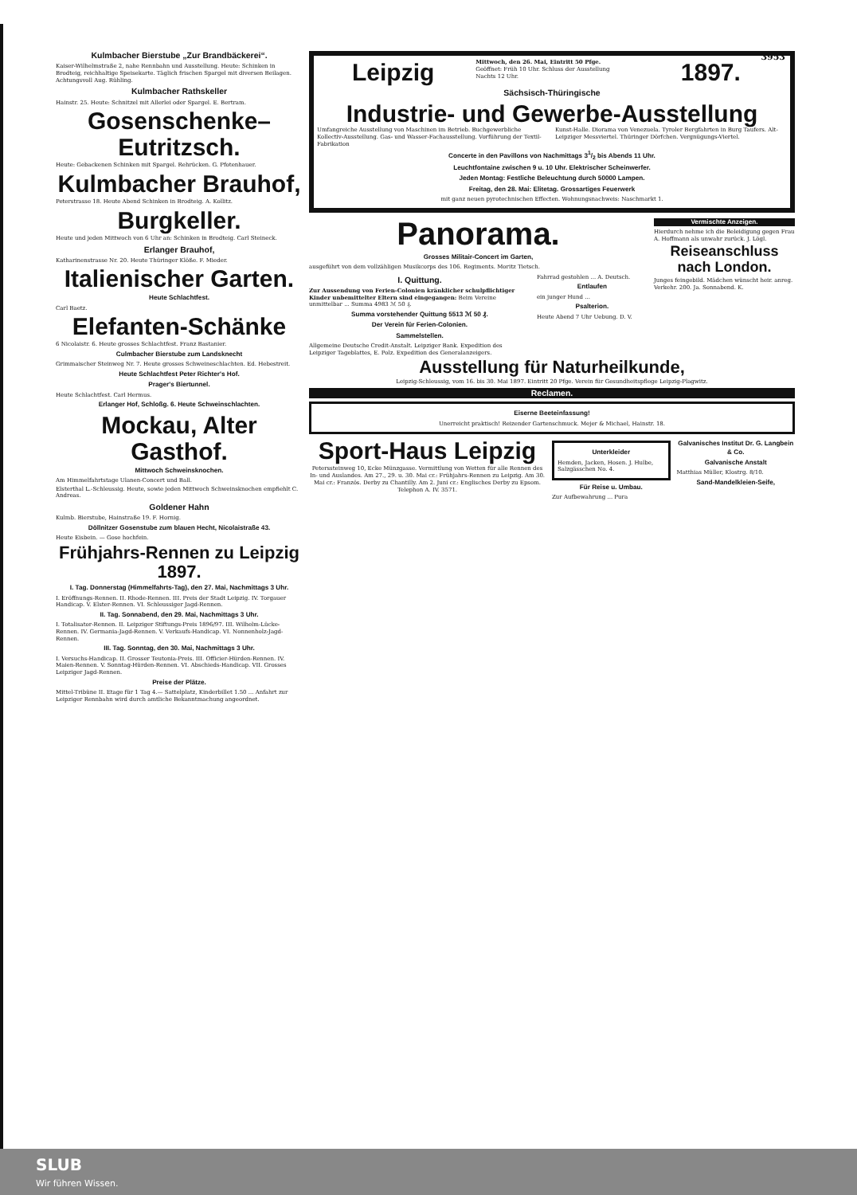3953
Kulmbacher Bierstube „Zur Brandbäckerei“.
Kaiser-Wilhelmstraße 2, nahe Rennbahn und Ausstellung. Heute: Schinken in Brodteig, reichhaltige Speisekarte. Täglich frischen Spargel mit diversen Beilagen. Achtungsvoll Aug. Rühling.
Kulmbacher Rathskeller
Hainstr. 25. Heute: Schnitzel mit Allerlei oder Spargel. E. Bertram.
Gosenschenke–Eutritzsch.
Heute: Gebackenen Schinken mit Spargel. Rehrücken. G. Pfotenhauer.
Kulmbacher Brauhof,
Peterstrasse 18. Heute Abend Schinken in Brodteig. A. Kollitz.
Burgkeller.
Heute und jeden Mittwoch von 6 Uhr an: Schinken in Brodteig. Carl Steineck.
Erlanger Brauhof,
Katharinenstrasse Nr. 20. Heute Thüringer Klöße. F. Mieder.
Italienischer Garten.
Heute Schlachtfest.
Carl Baetz.
Elefanten-Schänke
6 Nicolaistr. 6. Heute grosses Schlachtfest. Franz Bastanier.
Culmbacher Bierstube zum Landsknecht
Grimmaischer Steinweg Nr. 7. Heute grosses Schweineschlachten. Ed. Hebestreit.
Heute Schlachtfest Peter Richter's Hof.
Prager's Biertunnel.
Heute Schlachtfest. Carl Hermus.
Erlanger Hof, Schloßg. 6. Heute Schweinschlachten.
Mockau, Alter Gasthof.
Mittwoch Schweinsknochen.
Am Himmelfahrtstage Ulanen-Concert und Ball.
Elsterthal L.-Schleussig. Heute, sowie jeden Mittwoch Schweinsknochen empfiehlt C. Andreas.
Goldener Hahn
Kulmb. Bierstube, Hainstraße 19. F. Hornig.
Döllnitzer Gosenstube zum blauen Hecht, Nicolaistraße 43.
Heute Eisbein. — Gose hochfein.
Frühjahrs-Rennen zu Leipzig 1897.
I. Tag. Donnerstag (Himmelfahrts-Tag), den 27. Mai, Nachmittags 3 Uhr.
I. Eröffnungs-Rennen. II. Rhode-Rennen. III. Preis der Stadt Leipzig. IV. Torgauer Handicap. V. Elster-Rennen. VI. Schleussiger Jagd-Rennen.
II. Tag. Sonnabend, den 29. Mai, Nachmittags 3 Uhr.
I. Totalisator-Rennen. II. Leipziger Stiftungs-Preis 1896/97. III. Wilhelm-Lücke-Rennen. IV. Germania-Jagd-Rennen. V. Verkaufs-Handicap. VI. Nonnenholz-Jagd-Rennen.
III. Tag. Sonntag, den 30. Mai, Nachmittags 3 Uhr.
I. Versuchs-Handicap. II. Grosser Teutonia-Preis. III. Officier-Hürden-Rennen. IV. Maien-Rennen. V. Sonntag-Hürden-Rennen. VI. Abschieds-Handicap. VII. Grosses Leipziger Jagd-Rennen.
Preise der Plätze.
Mittel-Tribüne II. Etage für 1 Tag 4.— Sattelplatz, Kinderbillet 1.50 ... Anfahrt zur Leipziger Rennbahn wird durch amtliche Bekanntmachung angeordnet.
Leipzig
Mittwoch, den 26. Mai, Eintritt 50 Pfge.
Geöffnet: Früh 10 Uhr. Schluss der Ausstellung Nachts 12 Uhr.
1897.
Sächsisch-Thüringische
Industrie- und Gewerbe-Ausstellung
Umfangreiche Ausstellung von Maschinen im Betrieb. Buchgewerbliche Kollectiv-Ausstellung. Gas- und Wasser-Fachausstellung. Vorführung der Textil-Fabrikation
Kunst-Halle. Diorama von Venezuela. Tyroler Bergfahrten in Burg Taufers. Alt-Leipziger Messviertel. Thüringer Dörfchen. Vergnügungs-Viertel.
Concerte in den Pavillons von Nachmittags 31/2 bis Abends 11 Uhr.
Leuchtfontaine zwischen 9 u. 10 Uhr. Elektrischer Scheinwerfer.
Jeden Montag: Festliche Beleuchtung durch 50000 Lampen.
Freitag, den 28. Mai: Elitetag. Grossartiges Feuerwerk
mit ganz neuen pyrotechnischen Effecten. Wohnungsnachweis: Naschmarkt 1.
Panorama.
Grosses Militair-Concert im Garten,
ausgeführt von dem vollzähligen Musikcorps des 106. Regiments. Moritz Tietsch.
I. Quittung.
Zur Aussendung von Ferien-Colonien kränklicher schulpflichtiger Kinder unbemittelter Eltern sind eingegangen: Beim Vereine unmittelbar ... Summa 4983 ℳ 50 ₰.
Summa vorstehender Quittung 5513 ℳ 50 ₰.
Der Verein für Ferien-Colonien.
Sammelstellen.
Allgemeine Deutsche Credit-Anstalt. Leipziger Bank. Expedition des Leipziger Tageblattes, E. Polz. Expedition des Generalanzeigers.
Fahrrad gestohlen ... A. Deutsch.
Entlaufen
ein junger Hund ...
Psalterion.
Heute Abend 7 Uhr Uebung. D. V.
Vermischte Anzeigen.
Hierdurch nehme ich die Beleidigung gegen Frau A. Hoffmann als unwahr zurück. J. Lögl.
Reiseanschluss nach London.
Junges feingebild. Mädchen wünscht heir. anreg. Verkehr. 200. Ja. Sonnabend. K.
Ausstellung für Naturheilkunde,
Leipzig-Schleussig, vom 16. bis 30. Mai 1897. Eintritt 20 Pfge. Verein für Gesundheitspflege Leipzig-Plagwitz.
Reclamen.
Eiserne Beeteinfassung!
Unerreicht praktisch! Reizender Gartenschmuck. Mejer & Michael, Hainstr. 18.
Sport-Haus Leipzig
Peterssteinweg 10, Ecke Münzgasse. Vermittlung von Wetten für alle Rennen des In- und Auslandes. Am 27., 29. u. 30. Mai cr.: Frühjahrs-Rennen zu Leipzig. Am 30. Mai cr.: Französ. Derby zu Chantilly. Am 2. Juni cr.: Englisches Derby zu Epsom. Telephon A. IV. 3571.
Unterkleider
Hemden, Jacken, Hosen. J. Hulbe, Salzgässchen No. 4.
Für Reise u. Umbau.
Zur Aufbewahrung ... Pura
Galvanisches Institut Dr. G. Langbein & Co.
Galvanische Anstalt
Matthias Müller, Klostrg. 8/10.
Sand-Mandelkleien-Seife,
SLUB
Wir führen Wissen.